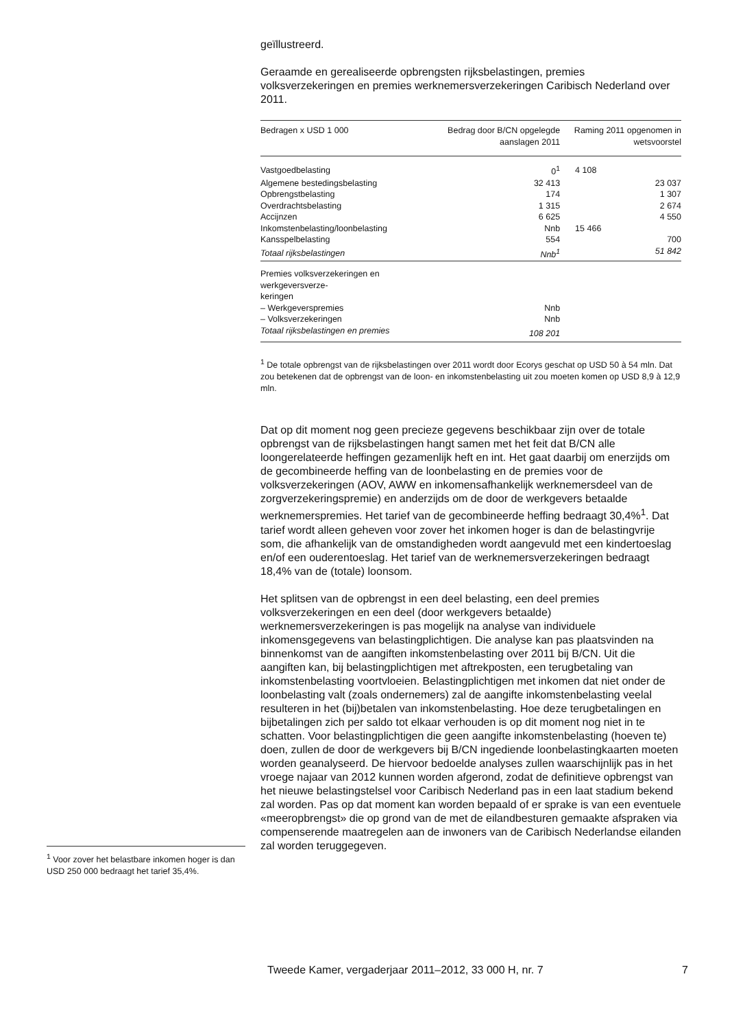<sup>1</sup> Voor zover het belastbare inkomen hoger is dan USD 250 000 bedraagt het tarief 35,4%.
geïllustreerd.
Geraamde en gerealiseerde opbrengsten rijksbelastingen, premies volksverzekeringen en premies werknemersverzekeringen Caribisch Nederland over 2011.
| Bedragen x USD 1 000 | Bedrag door B/CN opgelegde aanslagen 2011 | Raming 2011 opgenomen in wetsvoorstel |
| --- | --- | --- |
| Vastgoedbelasting | 0<sup>1</sup> | 4 108 |
| Algemene bestedingsbelasting | 32 413 | 23 037 |
| Opbrengstbelasting | 174 | 1 307 |
| Overdrachtsbelasting | 1 315 | 2 674 |
| Accijnzen | 6 625 | 4 550 |
| Inkomstenbelasting/loonbelasting | Nnb | 15 466 |
| Kansspelbelasting | 554 | 700 |
| Totaal rijksbelastingen | Nnb<sup>1</sup> | 51 842 |
| Premies volksverzekeringen en werkgeversverze- keringen | | |
| – Werkgeverspremies | Nnb | |
| – Volksverzekeringen | Nnb | |
| Totaal rijksbelastingen en premies | 108 201 | |
<sup>1</sup> De totale opbrengst van de rijksbelastingen over 2011 wordt door Ecorys geschat op USD 50 à 54 mln. Dat zou betekenen dat de opbrengst van de loon- en inkomstenbelasting uit zou moeten komen op USD 8,9 à 12,9 mln.
Dat op dit moment nog geen precieze gegevens beschikbaar zijn over de totale opbrengst van de rijksbelastingen hangt samen met het feit dat B/CN alle loongerelateerde heffingen gezamenlijk heft en int. Het gaat daarbij om enerzijds om de gecombineerde heffing van de loonbelasting en de premies voor de volksverzekeringen (AOV, AWW en inkomensafhankelijk werknemersdeel van de zorgverzekeringspremie) en anderzijds om de door de werkgevers betaalde werknemerspremies. Het tarief van de gecombineerde heffing bedraagt 30,4%<sup>1</sup>. Dat tarief wordt alleen geheven voor zover het inkomen hoger is dan de belastingvrije som, die afhankelijk van de omstandigheden wordt aangevuld met een kindertoeslag en/of een ouderentoeslag. Het tarief van de werknemersverzekeringen bedraagt 18,4% van de (totale) loonsom.
Het splitsen van de opbrengst in een deel belasting, een deel premies volksverzekeringen en een deel (door werkgevers betaalde) werknemersverzekeringen is pas mogelijk na analyse van individuele inkomensgegevens van belastingplichtigen. Die analyse kan pas plaatsvinden na binnenkomst van de aangiften inkomstenbelasting over 2011 bij B/CN. Uit die aangiften kan, bij belastingplichtigen met aftrekposten, een terugbetaling van inkomstenbelasting voortvloeien. Belastingplichtigen met inkomen dat niet onder de loonbelasting valt (zoals ondernemers) zal de aangifte inkomstenbelasting veelal resulteren in het (bij)betalen van inkomstenbelasting. Hoe deze terugbetalingen en bijbetalingen zich per saldo tot elkaar verhouden is op dit moment nog niet in te schatten. Voor belastingplichtigen die geen aangifte inkomstenbelasting (hoeven te) doen, zullen de door de werkgevers bij B/CN ingediende loonbelastingkaarten moeten worden geanalyseerd. De hiervoor bedoelde analyses zullen waarschijnlijk pas in het vroege najaar van 2012 kunnen worden afgerond, zodat de definitieve opbrengst van het nieuwe belastingstelsel voor Caribisch Nederland pas in een laat stadium bekend zal worden. Pas op dat moment kan worden bepaald of er sprake is van een eventuele «meeropbrengst» die op grond van de met de eilandbesturen gemaakte afspraken via compenserende maatregelen aan de inwoners van de Caribisch Nederlandse eilanden zal worden teruggegeven.
Tweede Kamer, vergaderjaar 2011–2012, 33 000 H, nr. 7 7